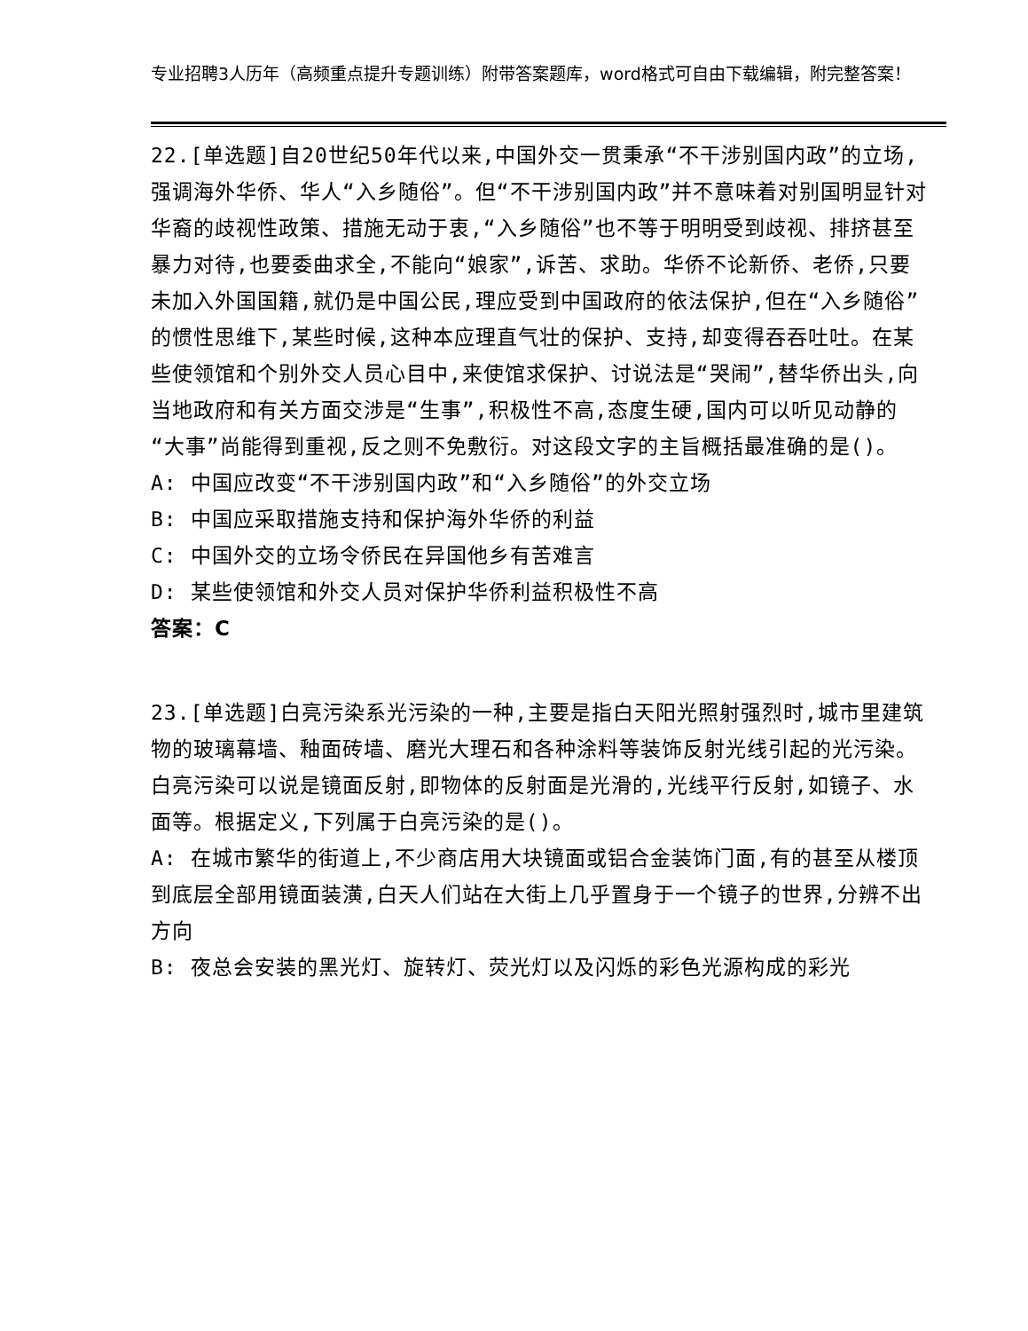专业招聘3人历年（高频重点提升专题训练）附带答案题库，word格式可自由下载编辑，附完整答案！
22.[单选题]自20世纪50年代以来,中国外交一贯秉承“不干涉别国内政”的立场,强调海外华侨、华人“入乡随俗”。但“不干涉别国内政”并不意味着对别国明显针对华裔的歧视性政策、措施无动于衷,“入乡随俗”也不等于明明受到歧视、排挤甚至暴力对待,也要委曲求全,不能向“娘家”,诉苦、求助。华侨不论新侨、老侨,只要未加入外国国籍,就仍是中国公民,理应受到中国政府的依法保护,但在“入乡随俗”的惯性思维下,某些时候,这种本应理直气壮的保护、支持,却变得吞吞吐吐。在某些使领馆和个别外交人员心目中,来使馆求保护、讨说法是“哭闹”,替华侨出头,向当地政府和有关方面交涉是“生事”,积极性不高,态度生硬,国内可以听见动静的“大事”尚能得到重视,反之则不免敷衍。对这段文字的主旨概括最准确的是()。
A: 中国应改变“不干涉别国内政”和“入乡随俗”的外交立场
B: 中国应采取措施支持和保护海外华侨的利益
C: 中国外交的立场令侨民在异国他乡有苦难言
D: 某些使领馆和外交人员对保护华侨利益积极性不高
答案：C
23.[单选题]白亮污染系光污染的一种,主要是指白天阳光照射强烈时,城市里建筑物的玻璃幕墙、釉面砖墙、磨光大理石和各种涂料等装饰反射光线引起的光污染。白亮污染可以说是镜面反射,即物体的反射面是光滑的,光线平行反射,如镜子、水面等。根据定义,下列属于白亮污染的是()。
A: 在城市繁华的街道上,不少商店用大块镜面或铝合金装饰门面,有的甚至从楼顶到底层全部用镜面装潢,白天人们站在大街上几乎置身于一个镜子的世界,分辨不出方向
B: 夜总会安装的黑光灯、旋转灯、荧光灯以及闪烁的彩色光源构成的彩光